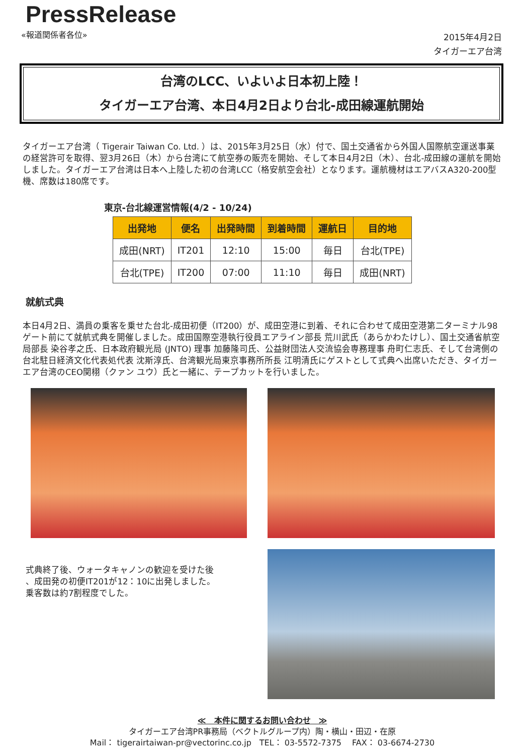PressRelease
«報道関係者各位»
2015年4月2日
タイガーエア台湾
台湾のLCC、いよいよ日本初上陸！
タイガーエア台湾、本日4月2日より台北-成田線運航開始
タイガーエア台湾（ Tigerair Taiwan Co. Ltd. ）は、2015年3月25日（水）付で、国土交通省から外国人国際航空運送事業の経営許可を取得、翌3月26日（木）から台湾にて航空券の販売を開始、そして本日4月2日（木）、台北-成田線の運航を開始しました。タイガーエア台湾は日本へ上陸した初の台湾LCC（格安航空会社）となります。運航機材はエアバスA320-200型機、席数は180席です。
東京-台北線運営情報(4/2 - 10/24)
| 出発地 | 便名 | 出発時間 | 到着時間 | 運航日 | 目的地 |
| --- | --- | --- | --- | --- | --- |
| 成田(NRT) | IT201 | 12:10 | 15:00 | 毎日 | 台北(TPE) |
| 台北(TPE) | IT200 | 07:00 | 11:10 | 毎日 | 成田(NRT) |
就航式典
本日4月2日、満員の乗客を乗せた台北-成田初便（IT200）が、成田空港に到着、それに合わせて成田空港第二ターミナル98ゲート前にて就航式典を開催しました。成田国際空港執行役員エアライン部長 荒川武氏（あらかわたけし）、国土交通省航空局部長 染谷孝之氏、日本政府観光局 (JNTO) 理事 加藤隆司氏、公益財団法人交流協会専務理事 舟町仁志氏、そして台湾側の台北駐日経済文化代表処代表 沈斯淳氏、台湾観光局東京事務所所長 江明清氏にゲストとして式典へ出席いただき、タイガーエア台湾のCEO関栩（クァン ユウ）氏と一緒に、テープカットを行いました。
式典終了後、ウォータキャノンの歓迎を受けた後
、成田発の初便IT201が12：10に出発しました。
乗客数は約7割程度でした。
≪　本件に関するお問い合わせ　≫
タイガーエア台湾PR事務局（ベクトルグループ内）陶・横山・田辺・在原
Mail： tigerairtaiwan-pr@vectorinc.co.jp　TEL： 03-5572-7375　 FAX： 03-6674-2730